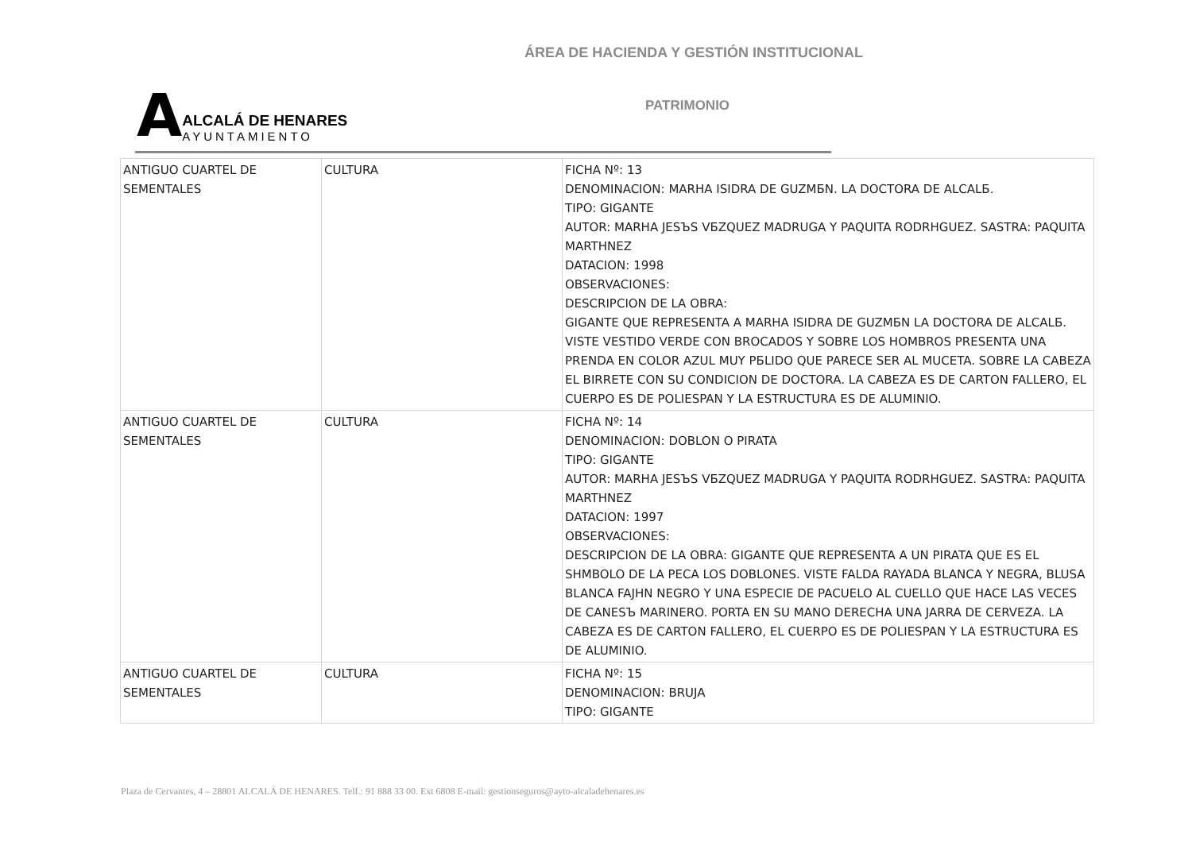ÁREA DE HACIENDA Y GESTIÓN INSTITUCIONAL
A
ALCALÁ DE HENARES
AYUNTAMIENTO
PATRIMONIO
| ANTIGUO CUARTEL DE SEMENTALES | CULTURA | FICHA Nº: 13 DENOMINACION: MARHA ISIDRA DE GUZMБN. LA DOCTORA DE ALCALБ. TIPO: GIGANTE AUTOR: MARHA JESЪS VБZQUEZ MADRUGA Y PAQUITA RODRHGUEZ. SASTRA: PAQUITA MARTHNEZ DATACION: 1998 OBSERVACIONES: DESCRIPCION DE LA OBRA: GIGANTE QUE REPRESENTA A MARHA ISIDRA DE GUZMБN LA DOCTORA DE ALCALБ. VISTE VESTIDO VERDE CON BROCADOS Y SOBRE LOS HOMBROS PRESENTA UNA PRENDA EN COLOR AZUL MUY PБLIDO QUE PARECE SER AL MUCETA. SOBRE LA CABEZA EL BIRRETE CON SU CONDICION DE DOCTORA. LA CABEZA ES DE CARTON FALLERO, EL CUERPO ES DE POLIESPAN Y LA ESTRUCTURA ES DE ALUMINIO. |
| ANTIGUO CUARTEL DE SEMENTALES | CULTURA | FICHA Nº: 14 DENOMINACION: DOBLON O PIRATA TIPO: GIGANTE AUTOR: MARHA JESЪS VБZQUEZ MADRUGA Y PAQUITA RODRHGUEZ. SASTRA: PAQUITA MARTHNEZ DATACION: 1997 OBSERVACIONES: DESCRIPCION DE LA OBRA: GIGANTE QUE REPRESENTA A UN PIRATA QUE ES EL SHMBOLO DE LA PECA LOS DOBLONES. VISTE FALDA RAYADA BLANCA Y NEGRA, BLUSA BLANCA FAJHN NEGRO Y UNA ESPECIE DE PACUELO AL CUELLO QUE HACE LAS VECES DE CANESЪ MARINERO. PORTA EN SU MANO DERECHA UNA JARRA DE CERVEZA. LA CABEZA ES DE CARTON FALLERO, EL CUERPO ES DE POLIESPAN Y LA ESTRUCTURA ES DE ALUMINIO. |
| ANTIGUO CUARTEL DE SEMENTALES | CULTURA | FICHA Nº: 15 DENOMINACION: BRUJA TIPO: GIGANTE |
Plaza de Cervantes, 4 – 28801 ALCALÁ DE HENARES. Telf.: 91 888 33 00. Ext 6808 E-mail: gestionseguros@ayto-alcaladehenares.es